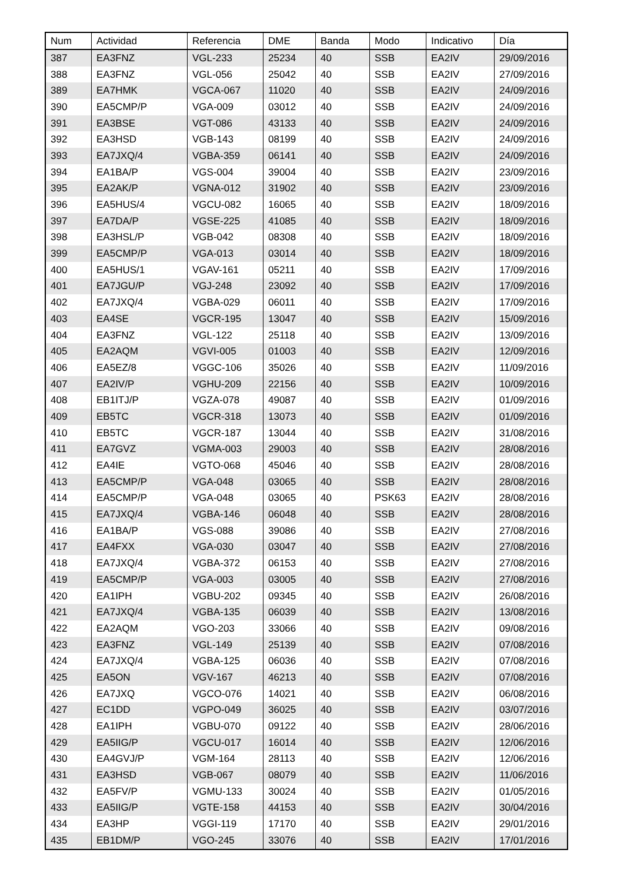| Num | Actividad | Referencia | DME | Banda | Modo | Indicativo | Día |
| --- | --- | --- | --- | --- | --- | --- | --- |
| 387 | EA3FNZ | VGL-233 | 25234 | 40 | SSB | EA2IV | 29/09/2016 |
| 388 | EA3FNZ | VGL-056 | 25042 | 40 | SSB | EA2IV | 27/09/2016 |
| 389 | EA7HMK | VGCA-067 | 11020 | 40 | SSB | EA2IV | 24/09/2016 |
| 390 | EA5CMP/P | VGA-009 | 03012 | 40 | SSB | EA2IV | 24/09/2016 |
| 391 | EA3BSE | VGT-086 | 43133 | 40 | SSB | EA2IV | 24/09/2016 |
| 392 | EA3HSD | VGB-143 | 08199 | 40 | SSB | EA2IV | 24/09/2016 |
| 393 | EA7JXQ/4 | VGBA-359 | 06141 | 40 | SSB | EA2IV | 24/09/2016 |
| 394 | EA1BA/P | VGS-004 | 39004 | 40 | SSB | EA2IV | 23/09/2016 |
| 395 | EA2AK/P | VGNA-012 | 31902 | 40 | SSB | EA2IV | 23/09/2016 |
| 396 | EA5HUS/4 | VGCU-082 | 16065 | 40 | SSB | EA2IV | 18/09/2016 |
| 397 | EA7DA/P | VGSE-225 | 41085 | 40 | SSB | EA2IV | 18/09/2016 |
| 398 | EA3HSL/P | VGB-042 | 08308 | 40 | SSB | EA2IV | 18/09/2016 |
| 399 | EA5CMP/P | VGA-013 | 03014 | 40 | SSB | EA2IV | 18/09/2016 |
| 400 | EA5HUS/1 | VGAV-161 | 05211 | 40 | SSB | EA2IV | 17/09/2016 |
| 401 | EA7JGU/P | VGJ-248 | 23092 | 40 | SSB | EA2IV | 17/09/2016 |
| 402 | EA7JXQ/4 | VGBA-029 | 06011 | 40 | SSB | EA2IV | 17/09/2016 |
| 403 | EA4SE | VGCR-195 | 13047 | 40 | SSB | EA2IV | 15/09/2016 |
| 404 | EA3FNZ | VGL-122 | 25118 | 40 | SSB | EA2IV | 13/09/2016 |
| 405 | EA2AQM | VGVI-005 | 01003 | 40 | SSB | EA2IV | 12/09/2016 |
| 406 | EA5EZ/8 | VGGC-106 | 35026 | 40 | SSB | EA2IV | 11/09/2016 |
| 407 | EA2IV/P | VGHU-209 | 22156 | 40 | SSB | EA2IV | 10/09/2016 |
| 408 | EB1ITJ/P | VGZA-078 | 49087 | 40 | SSB | EA2IV | 01/09/2016 |
| 409 | EB5TC | VGCR-318 | 13073 | 40 | SSB | EA2IV | 01/09/2016 |
| 410 | EB5TC | VGCR-187 | 13044 | 40 | SSB | EA2IV | 31/08/2016 |
| 411 | EA7GVZ | VGMA-003 | 29003 | 40 | SSB | EA2IV | 28/08/2016 |
| 412 | EA4IE | VGTO-068 | 45046 | 40 | SSB | EA2IV | 28/08/2016 |
| 413 | EA5CMP/P | VGA-048 | 03065 | 40 | SSB | EA2IV | 28/08/2016 |
| 414 | EA5CMP/P | VGA-048 | 03065 | 40 | PSK63 | EA2IV | 28/08/2016 |
| 415 | EA7JXQ/4 | VGBA-146 | 06048 | 40 | SSB | EA2IV | 28/08/2016 |
| 416 | EA1BA/P | VGS-088 | 39086 | 40 | SSB | EA2IV | 27/08/2016 |
| 417 | EA4FXX | VGA-030 | 03047 | 40 | SSB | EA2IV | 27/08/2016 |
| 418 | EA7JXQ/4 | VGBA-372 | 06153 | 40 | SSB | EA2IV | 27/08/2016 |
| 419 | EA5CMP/P | VGA-003 | 03005 | 40 | SSB | EA2IV | 27/08/2016 |
| 420 | EA1IPH | VGBU-202 | 09345 | 40 | SSB | EA2IV | 26/08/2016 |
| 421 | EA7JXQ/4 | VGBA-135 | 06039 | 40 | SSB | EA2IV | 13/08/2016 |
| 422 | EA2AQM | VGO-203 | 33066 | 40 | SSB | EA2IV | 09/08/2016 |
| 423 | EA3FNZ | VGL-149 | 25139 | 40 | SSB | EA2IV | 07/08/2016 |
| 424 | EA7JXQ/4 | VGBA-125 | 06036 | 40 | SSB | EA2IV | 07/08/2016 |
| 425 | EA5ON | VGV-167 | 46213 | 40 | SSB | EA2IV | 07/08/2016 |
| 426 | EA7JXQ | VGCO-076 | 14021 | 40 | SSB | EA2IV | 06/08/2016 |
| 427 | EC1DD | VGPO-049 | 36025 | 40 | SSB | EA2IV | 03/07/2016 |
| 428 | EA1IPH | VGBU-070 | 09122 | 40 | SSB | EA2IV | 28/06/2016 |
| 429 | EA5IIG/P | VGCU-017 | 16014 | 40 | SSB | EA2IV | 12/06/2016 |
| 430 | EA4GVJ/P | VGM-164 | 28113 | 40 | SSB | EA2IV | 12/06/2016 |
| 431 | EA3HSD | VGB-067 | 08079 | 40 | SSB | EA2IV | 11/06/2016 |
| 432 | EA5FV/P | VGMU-133 | 30024 | 40 | SSB | EA2IV | 01/05/2016 |
| 433 | EA5IIG/P | VGTE-158 | 44153 | 40 | SSB | EA2IV | 30/04/2016 |
| 434 | EA3HP | VGGI-119 | 17170 | 40 | SSB | EA2IV | 29/01/2016 |
| 435 | EB1DM/P | VGO-245 | 33076 | 40 | SSB | EA2IV | 17/01/2016 |